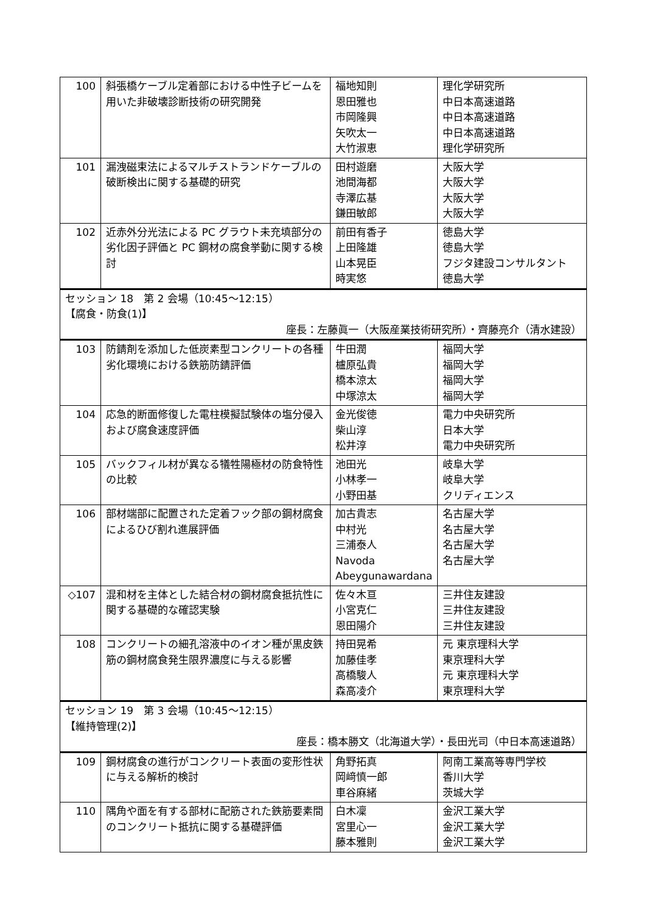| 100 | 斜張橋ケーブル定着部における中性子ビームを用いた非破壊診断技術の研究開発 | 福地知則 恩田雅也 市岡隆興 矢吹太一 大竹淑恵 | 理化学研究所 中日本高速道路 中日本高速道路 中日本高速道路 理化学研究所 |
| 101 | 漏洩磁束法によるマルチストランドケーブルの破断検出に関する基礎的研究 | 田村遊磨 池間海都 寺澤広基 鎌田敏郎 | 大阪大学 大阪大学 大阪大学 大阪大学 |
| 102 | 近赤外分光法による PC グラウト未充填部分の劣化因子評価と PC 鋼材の腐食挙動に関する検討 | 前田有香子 上田隆雄 山本晃臣 時実悠 | 徳島大学 徳島大学 フジタ建設コンサルタント 徳島大学 |
| セッション 18 第 2 会場（10:45〜12:15） 【腐食・防食(1)】 座長：左藤眞一（大阪産業技術研究所）・齊藤亮介（清水建設） | | | |
| 103 | 防錆剤を添加した低炭素型コンクリートの各種劣化環境における鉄筋防錆評価 | 牛田潤 櫨原弘貴 橋本涼太 中塚涼太 | 福岡大学 福岡大学 福岡大学 福岡大学 |
| 104 | 応急的断面修復した電柱模擬試験体の塩分侵入および腐食速度評価 | 金光俊徳 柴山淳 松井淳 | 電力中央研究所 日本大学 電力中央研究所 |
| 105 | バックフィル材が異なる犠牲陽極材の防食特性の比較 | 池田光 小林孝一 小野田基 | 岐阜大学 岐阜大学 クリディエンス |
| 106 | 部材端部に配置された定着フック部の鋼材腐食によるひび割れ進展評価 | 加古貴志 中村光 三浦泰人 Navoda Abeygunawardana | 名古屋大学 名古屋大学 名古屋大学 名古屋大学 |
| ◇107 | 混和材を主体とした結合材の鋼材腐食抵抗性に関する基礎的な確認実験 | 佐々木亘 小宮克仁 恩田陽介 | 三井住友建設 三井住友建設 三井住友建設 |
| 108 | コンクリートの細孔溶液中のイオン種が黒皮鉄筋の鋼材腐食発生限界濃度に与える影響 | 持田晃希 加藤佳孝 高橋駿人 森高凌介 | 元 東京理科大学 東京理科大学 元 東京理科大学 東京理科大学 |
| セッション 19 第 3 会場（10:45〜12:15） 【維持管理(2)】 座長：橋本勝文（北海道大学）・長田光司（中日本高速道路） | | | |
| 109 | 鋼材腐食の進行がコンクリート表面の変形性状に与える解析的検討 | 角野拓真 岡﨑慎一郎 車谷麻緒 | 阿南工業高等専門学校 香川大学 茨城大学 |
| 110 | 隅角や面を有する部材に配筋された鉄筋要素間のコンクリート抵抗に関する基礎評価 | 白木凜 宮里心一 藤本雅則 | 金沢工業大学 金沢工業大学 金沢工業大学 |